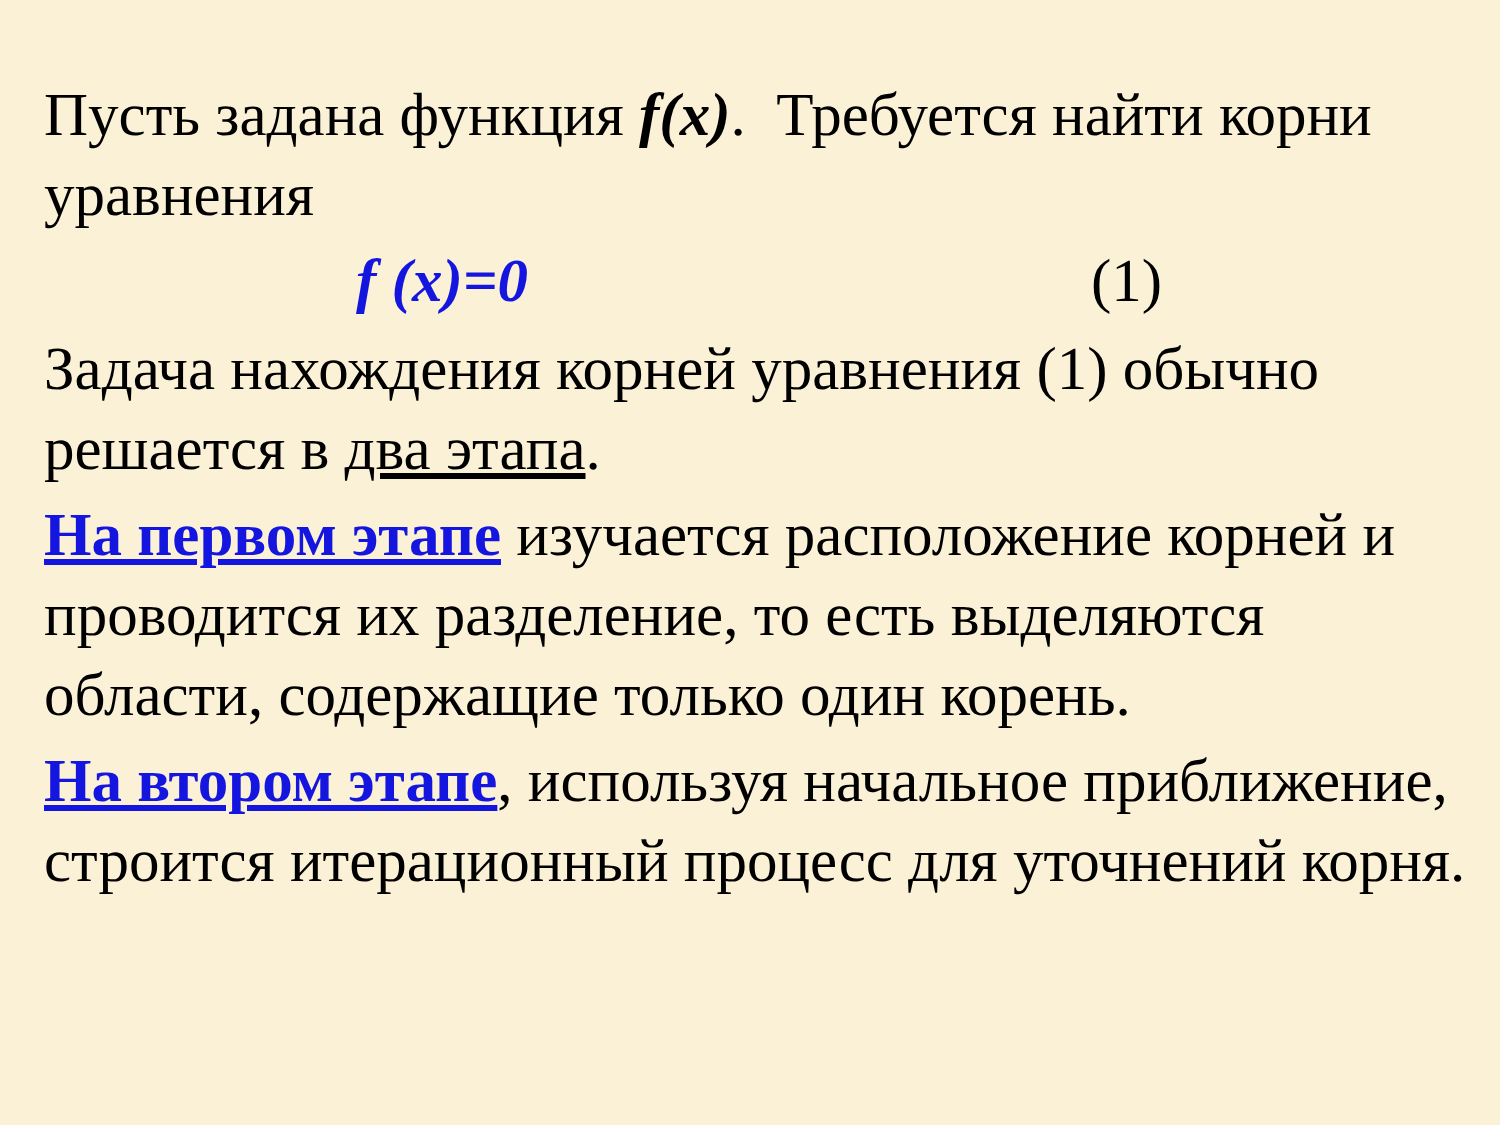Пусть задана функция f(x). Требуется найти корни уравнения
f (x)=0 (1)
Задача нахождения корней уравнения (1) обычно решается в два этапа.
На первом этапе изучается расположение корней и проводится их разделение, то есть выделяются области, содержащие только один корень.
На втором этапе, используя начальное приближение, строится итерационный процесс для уточнений корня.